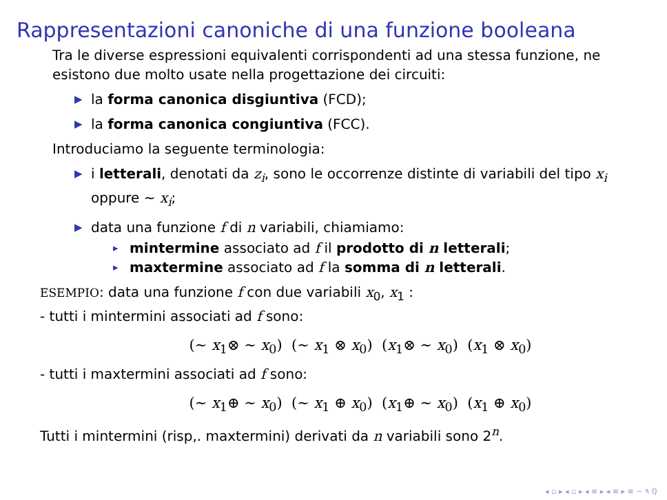Rappresentazioni canoniche di una funzione booleana
Tra le diverse espressioni equivalenti corrispondenti ad una stessa funzione, ne esistono due molto usate nella progettazione dei circuiti:
▶ la forma canonica disgiuntiva (FCD);
▶ la forma canonica congiuntiva (FCC).
Introduciamo la seguente terminologia:
▶ i letterali, denotati da z<sub>i</sub>, sono le occorrenze distinte di variabili del tipo x<sub>i</sub> oppure ∼ x<sub>i</sub>;
▶ data una funzione f di n variabili, chiamiamo:
▸ mintermine associato ad f il prodotto di n letterali;
▸ maxtermine associato ad f la somma di n letterali.
ESEMPIO: data una funzione f con due variabili x<sub>0</sub>, x<sub>1</sub> :
- tutti i mintermini associati ad f sono:
(∼ x<sub>1</sub>⊗ ∼ x<sub>0</sub>) (∼ x<sub>1</sub> ⊗ x<sub>0</sub>) (x<sub>1</sub>⊗ ∼ x<sub>0</sub>) (x<sub>1</sub> ⊗ x<sub>0</sub>)
- tutti i maxtermini associati ad f sono:
(∼ x<sub>1</sub>⊕ ∼ x<sub>0</sub>) (∼ x<sub>1</sub> ⊕ x<sub>0</sub>) (x<sub>1</sub>⊕ ∼ x<sub>0</sub>) (x<sub>1</sub> ⊕ x<sub>0</sub>)
Tutti i mintermini (risp,. maxtermini) derivati da n variabili sono 2<sup>n</sup>.
◂ ▫ ▸ ◂ ▫ ▸ ◂ ≡ ▸ ◂ ≡ ▸ ≡ ∽ ٩ ℚ